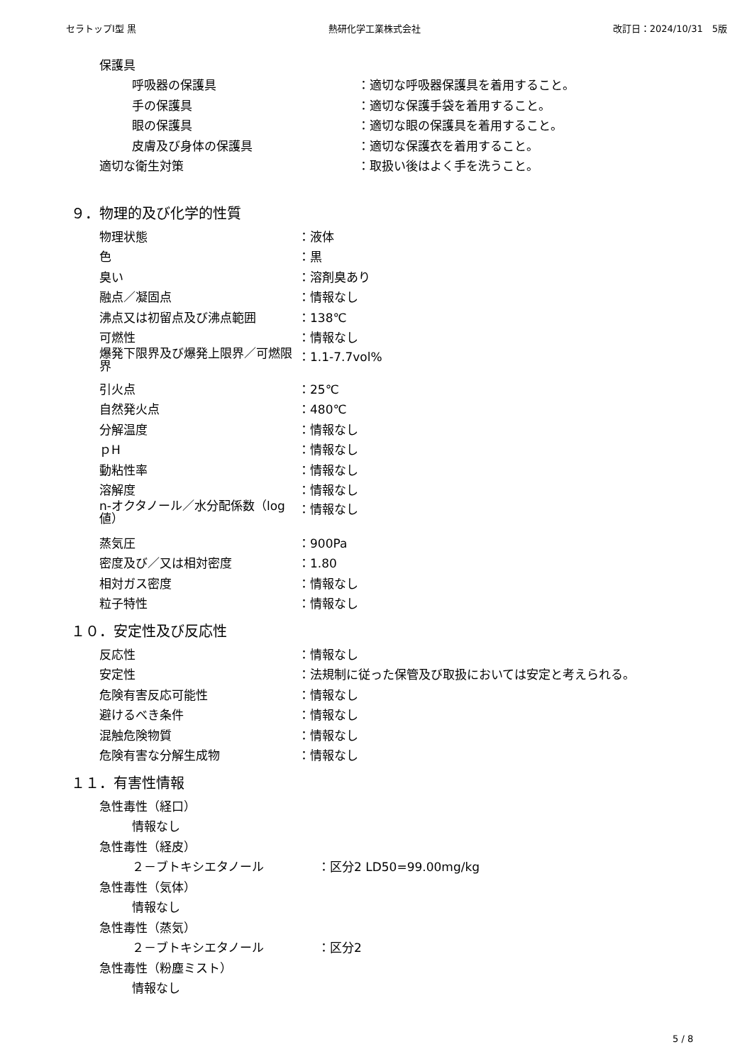セラトップⅠ型 黒 熱研化学工業株式会社 改訂日：2024/10/31　5版
保護具
呼吸器の保護具 ：適切な呼吸器保護具を着用すること。
手の保護具 ：適切な保護手袋を着用すること。
眼の保護具 ：適切な眼の保護具を着用すること。
皮膚及び身体の保護具 ：適切な保護衣を着用すること。
適切な衛生対策 ：取扱い後はよく手を洗うこと。
９．物理的及び化学的性質
物理状態 ：液体
色 ：黒
臭い ：溶剤臭あり
融点／凝固点 ：情報なし
沸点又は初留点及び沸点範囲 ：138℃
可燃性 ：情報なし
爆発下限界及び爆発上限界／可燃限界 ：1.1-7.7vol%
引火点 ：25℃
自然発火点 ：480℃
分解温度 ：情報なし
ｐH ：情報なし
動粘性率 ：情報なし
溶解度 ：情報なし
n-オクタノール／水分配係数（log 値） ：情報なし
蒸気圧 ：900Pa
密度及び／又は相対密度 ：1.80
相対ガス密度 ：情報なし
粒子特性 ：情報なし
１０．安定性及び反応性
反応性 ：情報なし
安定性 ：法規制に従った保管及び取扱においては安定と考えられる。
危険有害反応可能性 ：情報なし
避けるべき条件 ：情報なし
混触危険物質 ：情報なし
危険有害な分解生成物 ：情報なし
１１．有害性情報
急性毒性（経口）
情報なし
急性毒性（経皮）
２－ブトキシエタノール ：区分2 LD50=99.00mg/kg
急性毒性（気体）
情報なし
急性毒性（蒸気）
２－ブトキシエタノール ：区分2
急性毒性（粉塵ミスト）
情報なし
5 / 8